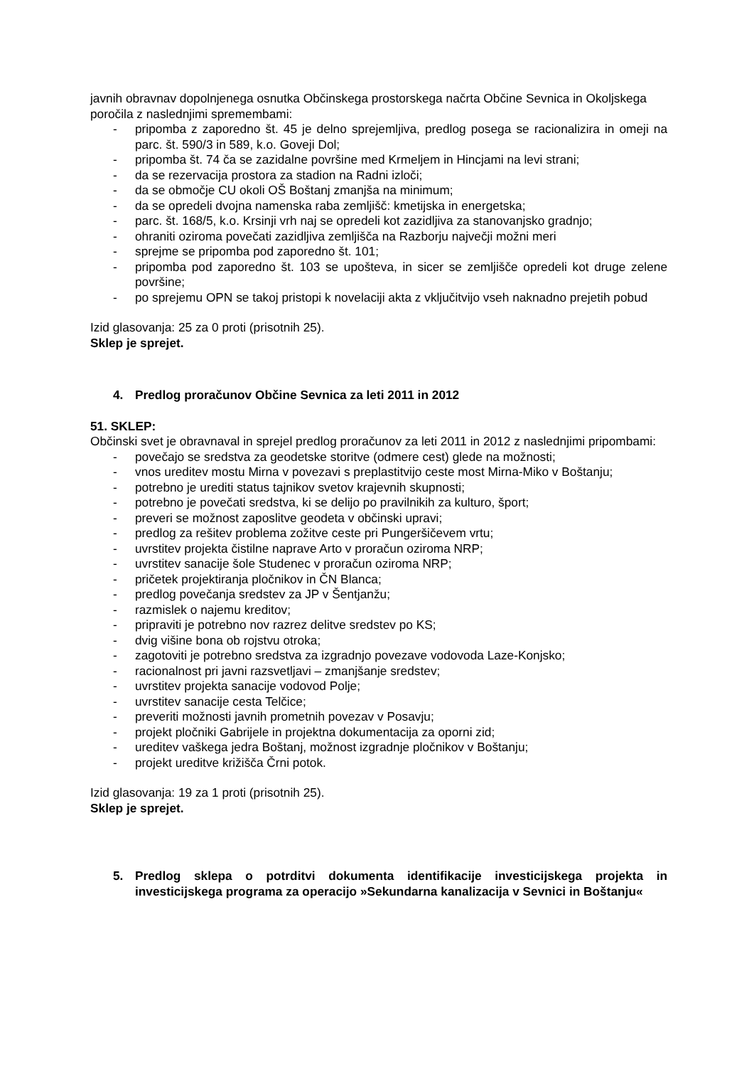javnih obravnav dopolnjenega osnutka Občinskega prostorskega načrta Občine Sevnica in Okoljskega poročila z naslednjimi spremembami:
- pripomba z zaporedno št. 45 je delno sprejemljiva, predlog posega se racionalizira in omeji na parc. št. 590/3 in 589, k.o. Goveji Dol;
- pripomba št. 74 ča se zazidalne površine med Krmeljem in Hincjami na levi strani;
- da se rezervacija prostora za stadion na Radni izloči;
- da se območje CU okoli OŠ Boštanj zmanjša na minimum;
- da se opredeli dvojna namenska raba zemljišč: kmetijska in energetska;
- parc. št. 168/5, k.o. Krsinji vrh naj se opredeli kot zazidljiva za stanovanjsko gradnjo;
- ohraniti oziroma povečati zazidljiva zemljišča na Razborju največji možni meri
- sprejme se pripomba pod zaporedno št. 101;
- pripomba pod zaporedno št. 103 se upošteva, in sicer se zemljišče opredeli kot druge zelene površine;
- po sprejemu OPN se takoj pristopi k novelaciji akta z vključitvijo vseh naknadno prejetih pobud
Izid glasovanja: 25 za 0 proti (prisotnih 25).
Sklep je sprejet.
4. Predlog proračunov Občine Sevnica za leti 2011 in 2012
51. SKLEP:
Občinski svet je obravnaval in sprejel predlog proračunov za leti 2011 in 2012 z naslednjimi pripombami:
- povečajo se sredstva za geodetske storitve (odmere cest) glede na možnosti;
- vnos ureditev mostu Mirna v povezavi s preplastitvijo ceste most Mirna-Miko v Boštanju;
- potrebno je urediti status tajnikov svetov krajevnih skupnosti;
- potrebno je povečati sredstva, ki se delijo po pravilnikih za kulturo, šport;
- preveri se možnost zaposlitve geodeta v občinski upravi;
- predlog za rešitev problema zožitve ceste pri Pungeršičevem vrtu;
- uvrstitev projekta čistilne naprave Arto v proračun oziroma NRP;
- uvrstitev sanacije šole Studenec v proračun oziroma NRP;
- pričetek projektiranja pločnikov in ČN Blanca;
- predlog povečanja sredstev za JP v Šentjanžu;
- razmislek o najemu kreditov;
- pripraviti je potrebno nov razrez delitve sredstev po KS;
- dvig višine bona ob rojstvu otroka;
- zagotoviti je potrebno sredstva za izgradnjo povezave vodovoda Laze-Konjsko;
- racionalnost pri javni razsvetljavi – zmanjšanje sredstev;
- uvrstitev projekta sanacije vodovod Polje;
- uvrstitev sanacije cesta Telčice;
- preveriti možnosti javnih prometnih povezav v Posavju;
- projekt pločniki Gabrijele in projektna dokumentacija za oporni zid;
- ureditev vaškega jedra Boštanj, možnost izgradnje pločnikov v Boštanju;
- projekt ureditve križišča Črni potok.
Izid glasovanja: 19 za 1 proti (prisotnih 25).
Sklep je sprejet.
5. Predlog sklepa o potrditvi dokumenta identifikacije investicijskega projekta in investicijskega programa za operacijo »Sekundarna kanalizacija v Sevnici in Boštanju«